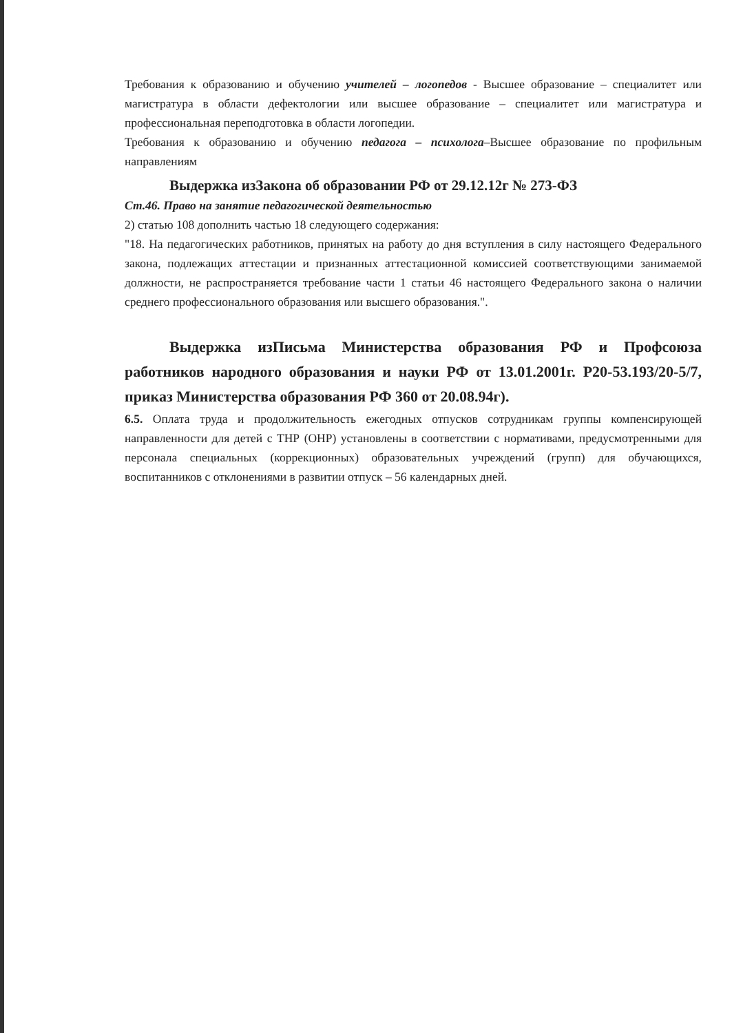Требования к образованию и обучению учителей – логопедов - Высшее образование – специалитет или магистратура в области дефектологии или высшее образование – специалитет или магистратура и профессиональная переподготовка в области логопедии.
Требования к образованию и обучению педагога – психолога–Высшее образование по профильным направлениям
Выдержка изЗакона об образовании РФ от 29.12.12г № 273-ФЗ
Ст.46. Право на занятие педагогической деятельностью
2) статью 108 дополнить частью 18 следующего содержания:
"18. На педагогических работников, принятых на работу до дня вступления в силу настоящего Федерального закона, подлежащих аттестации и признанных аттестационной комиссией соответствующими занимаемой должности, не распространяется требование части 1 статьи 46 настоящего Федерального закона о наличии среднего профессионального образования или высшего образования.".
Выдержка изПисьма Министерства образования РФ и Профсоюза работников народного образования и науки РФ от 13.01.2001г. Р20-53.193/20-5/7, приказ Министерства образования РФ 360 от 20.08.94г).
6.5. Оплата труда и продолжительность ежегодных отпусков сотрудникам группы компенсирующей направленности для детей с ТНР (ОНР) установлены в соответствии с нормативами, предусмотренными для персонала специальных (коррекционных) образовательных учреждений (групп) для обучающихся, воспитанников с отклонениями в развитии отпуск – 56 календарных дней.